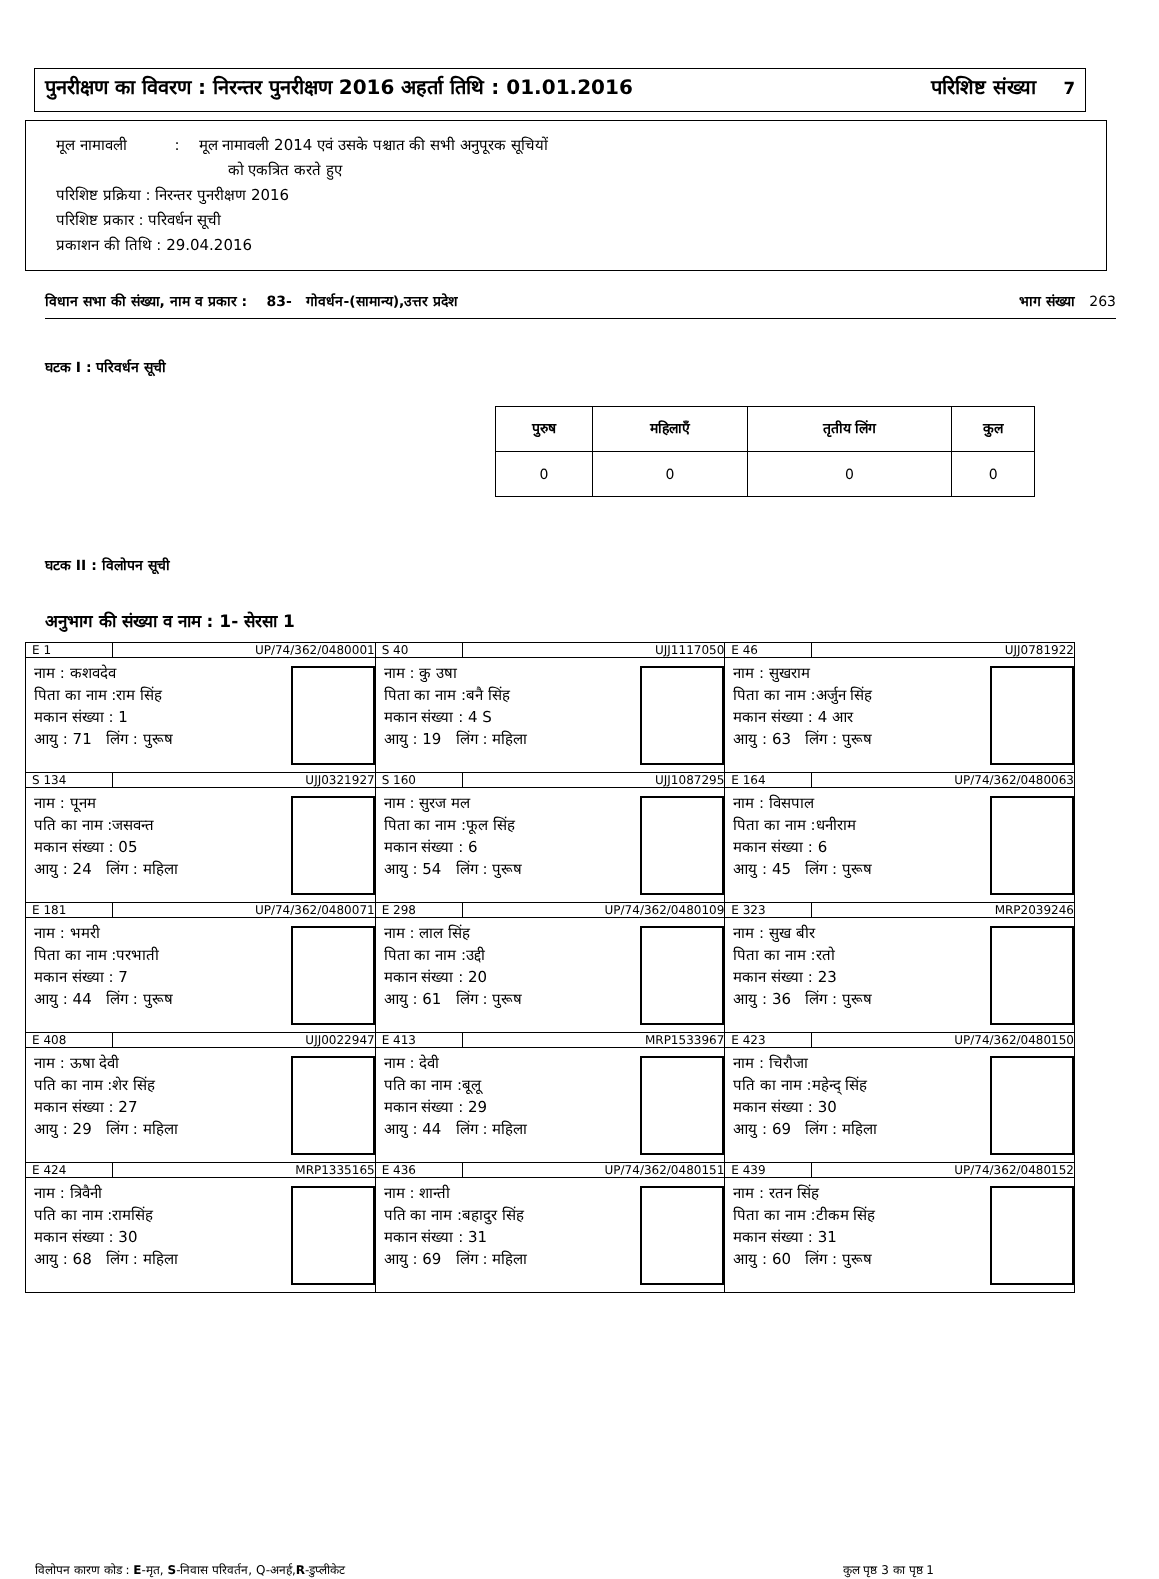पुनरीक्षण का विवरण : निरन्तर पुनरीक्षण 2016 अहर्ता तिथि : 01.01.2016 परिशिष्ट संख्या 7
मूल नामावली : मूल नामावली 2014 एवं उसके पश्चात की सभी अनुपूरक सूचियों
को एकत्रित करते हुए
परिशिष्ट प्रक्रिया : निरन्तर पुनरीक्षण 2016
परिशिष्ट प्रकार : परिवर्धन सूची
प्रकाशन की तिथि : 29.04.2016
विधान सभा की संख्या, नाम व प्रकार : 83- गोवर्धन-(सामान्य),उत्तर प्रदेश भाग संख्या 263
घटक I : परिवर्धन सूची
| पुरुष | महिलाएँ | तृतीय लिंग | कुल |
| --- | --- | --- | --- |
| 0 | 0 | 0 | 0 |
घटक II : विलोपन सूची
अनुभाग की संख्या व नाम : 1- सेरसा 1
| E 1 UP/74/362/0480001 नाम : कशवदेव पिता का नाम :राम सिंह मकान संख्या : 1 आयु : 71 लिंग : पुरूष | S 40 UJJ1117050 नाम : कु उषा पिता का नाम :बनै सिंह मकान संख्या : 4 S आयु : 19 लिंग : महिला | E 46 UJJ0781922 नाम : सुखराम पिता का नाम :अर्जुन सिंह मकान संख्या : 4 आर आयु : 63 लिंग : पुरूष |
| S 134 UJJ0321927 नाम : पूनम पति का नाम :जसवन्त मकान संख्या : 05 आयु : 24 लिंग : महिला | S 160 UJJ1087295 नाम : सुरज मल पिता का नाम :फूल सिंह मकान संख्या : 6 आयु : 54 लिंग : पुरूष | E 164 UP/74/362/0480063 नाम : विसपाल पिता का नाम :धनीराम मकान संख्या : 6 आयु : 45 लिंग : पुरूष |
| E 181 UP/74/362/0480071 नाम : भमरी पिता का नाम :परभाती मकान संख्या : 7 आयु : 44 लिंग : पुरूष | E 298 UP/74/362/0480109 नाम : लाल सिंह पिता का नाम :उद्दी मकान संख्या : 20 आयु : 61 लिंग : पुरूष | E 323 MRP2039246 नाम : सुख बीर पिता का नाम :रतो मकान संख्या : 23 आयु : 36 लिंग : पुरूष |
| E 408 UJJ0022947 नाम : ऊषा देवी पति का नाम :शेर सिंह मकान संख्या : 27 आयु : 29 लिंग : महिला | E 413 MRP1533967 नाम : देवी पति का नाम :बूलू मकान संख्या : 29 आयु : 44 लिंग : महिला | E 423 UP/74/362/0480150 नाम : चिरौजा पति का नाम :महेन्द् सिंह मकान संख्या : 30 आयु : 69 लिंग : महिला |
| E 424 MRP1335165 नाम : त्रिवैनी पति का नाम :रामसिंह मकान संख्या : 30 आयु : 68 लिंग : महिला | E 436 UP/74/362/0480151 नाम : शान्ती पति का नाम :बहादुर सिंह मकान संख्या : 31 आयु : 69 लिंग : महिला | E 439 UP/74/362/0480152 नाम : रतन सिंह पिता का नाम :टीकम सिंह मकान संख्या : 31 आयु : 60 लिंग : पुरूष |
विलोपन कारण कोड : E-मृत, S-निवास परिवर्तन, Q-अनर्ह,R-डुप्लीकेट कुल पृष्ठ 3 का पृष्ठ 1